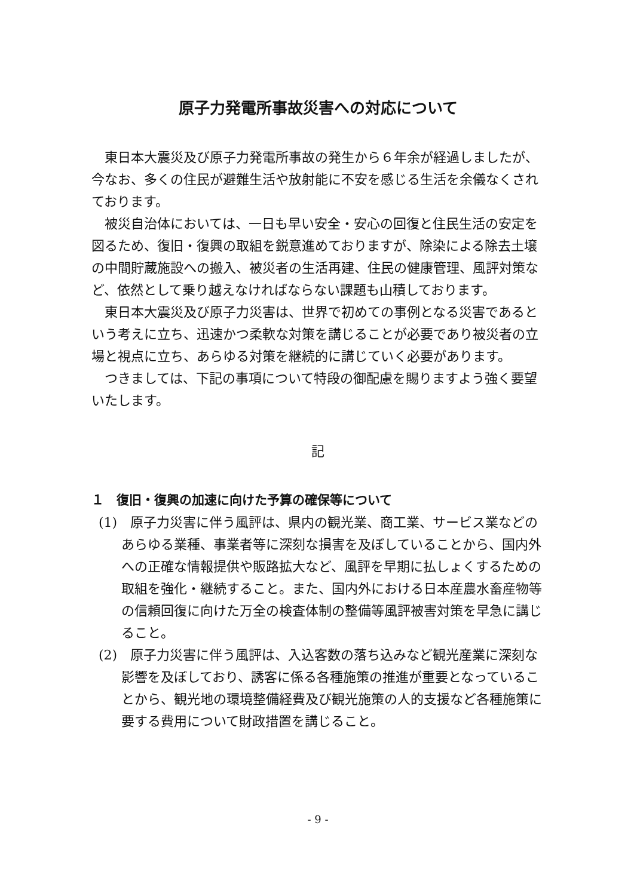原子力発電所事故災害への対応について
東日本大震災及び原子力発電所事故の発生から６年余が経過しましたが、今なお、多くの住民が避難生活や放射能に不安を感じる生活を余儀なくされております。
被災自治体においては、一日も早い安全・安心の回復と住民生活の安定を図るため、復旧・復興の取組を鋭意進めておりますが、除染による除去土壌の中間貯蔵施設への搬入、被災者の生活再建、住民の健康管理、風評対策など、依然として乗り越えなければならない課題も山積しております。
東日本大震災及び原子力災害は、世界で初めての事例となる災害であるという考えに立ち、迅速かつ柔軟な対策を講じることが必要であり被災者の立場と視点に立ち、あらゆる対策を継続的に講じていく必要があります。
つきましては、下記の事項について特段の御配慮を賜りますよう強く要望いたします。
記
１　復旧・復興の加速に向けた予算の確保等について
(1)　原子力災害に伴う風評は、県内の観光業、商工業、サービス業などのあらゆる業種、事業者等に深刻な損害を及ぼしていることから、国内外への正確な情報提供や販路拡大など、風評を早期に払しょくするための取組を強化・継続すること。また、国内外における日本産農水畜産物等の信頼回復に向けた万全の検査体制の整備等風評被害対策を早急に講じること。
(2)　原子力災害に伴う風評は、入込客数の落ち込みなど観光産業に深刻な影響を及ぼしており、誘客に係る各種施策の推進が重要となっていることから、観光地の環境整備経費及び観光施策の人的支援など各種施策に要する費用について財政措置を講じること。
- 9 -